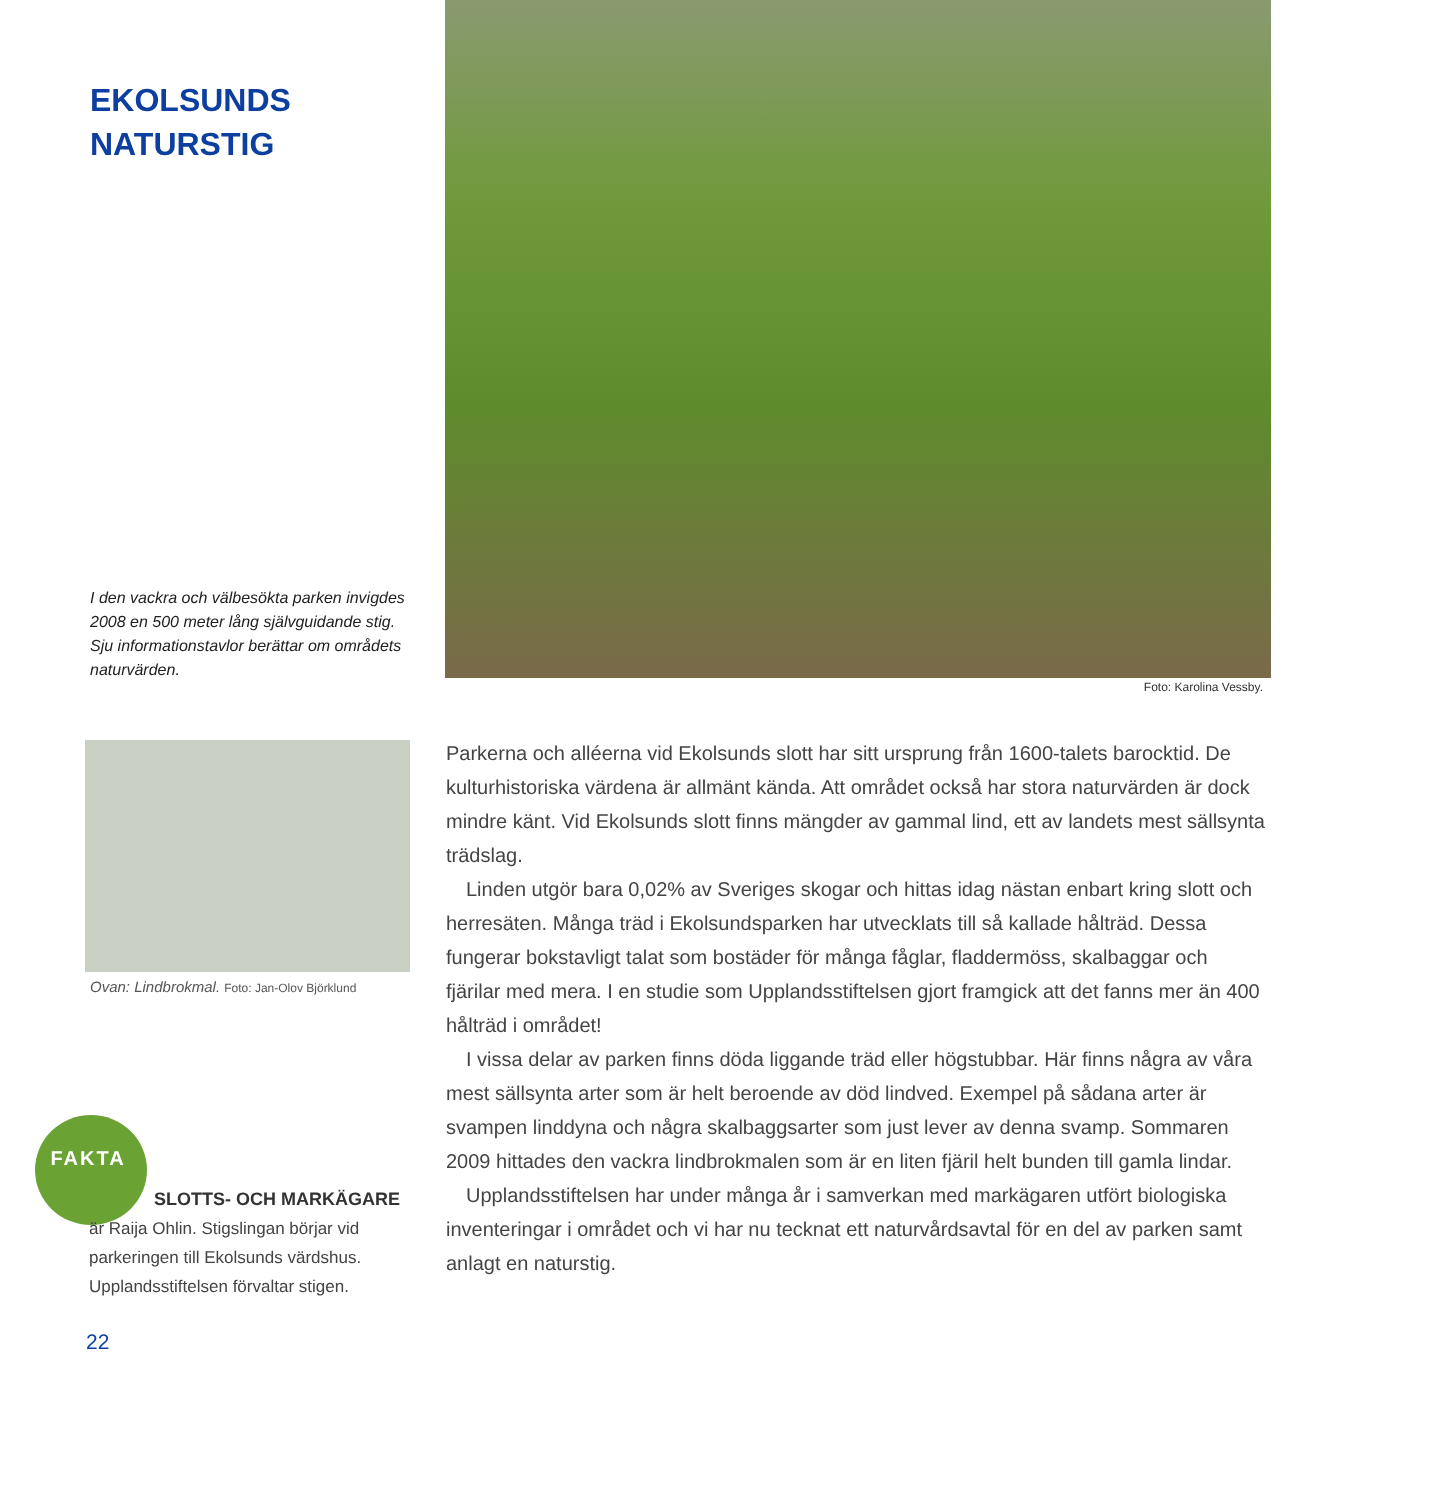EKOLSUNDS
NATURSTIG
I den vackra och välbesökta parken invigdes 2008 en 500 meter lång självguidande stig. Sju informationstavlor berättar om områdets naturvärden.
Foto: Karolina Vessby.
Ovan: Lindbrokmal. Foto: Jan-Olov Björklund
Parkerna och alléerna vid Ekolsunds slott har sitt ursprung från 1600-talets barock­tid. De kulturhistoriska värdena är allmänt kända. Att området också har stora natur­värden är dock mindre känt. Vid Ekolsunds slott finns mängder av gammal lind, ett av landets mest sällsynta trädslag.
Linden utgör bara 0,02% av Sveriges skogar och hittas idag nästan enbart kring slott och herresäten. Många träd i Ekolsundsparken har utvecklats till så kallade hålträd. Dessa fungerar bokstavligt talat som bostäder för många fåglar, fladdermöss, skalbaggar och fjärilar med mera. I en studie som Upplandsstiftelsen gjort framgick att det fanns mer än 400 hålträd i området!
I vissa delar av parken finns döda liggande träd eller högstubbar. Här finns några av våra mest sällsynta arter som är helt beroende av död lindved. Exempel på sådana arter är svampen linddyna och några skalbaggsarter som just lever av denna svamp. Sommaren 2009 hittades den vackra lindbrokmalen som är en liten fjäril helt bun­den till gamla lindar.
Upplandsstiftelsen har under många år i samverkan med markägaren utfört biolo­giska inventeringar i området och vi har nu tecknat ett naturvårdsavtal för en del av parken samt anlagt en naturstig.
FAKTA
SLOTTS- OCH MARKÄGARE
är Raija Ohlin. Stigslingan börjar vid parkeringen till Ekolsunds värdshus. Upplandsstiftelsen förvaltar stigen.
22